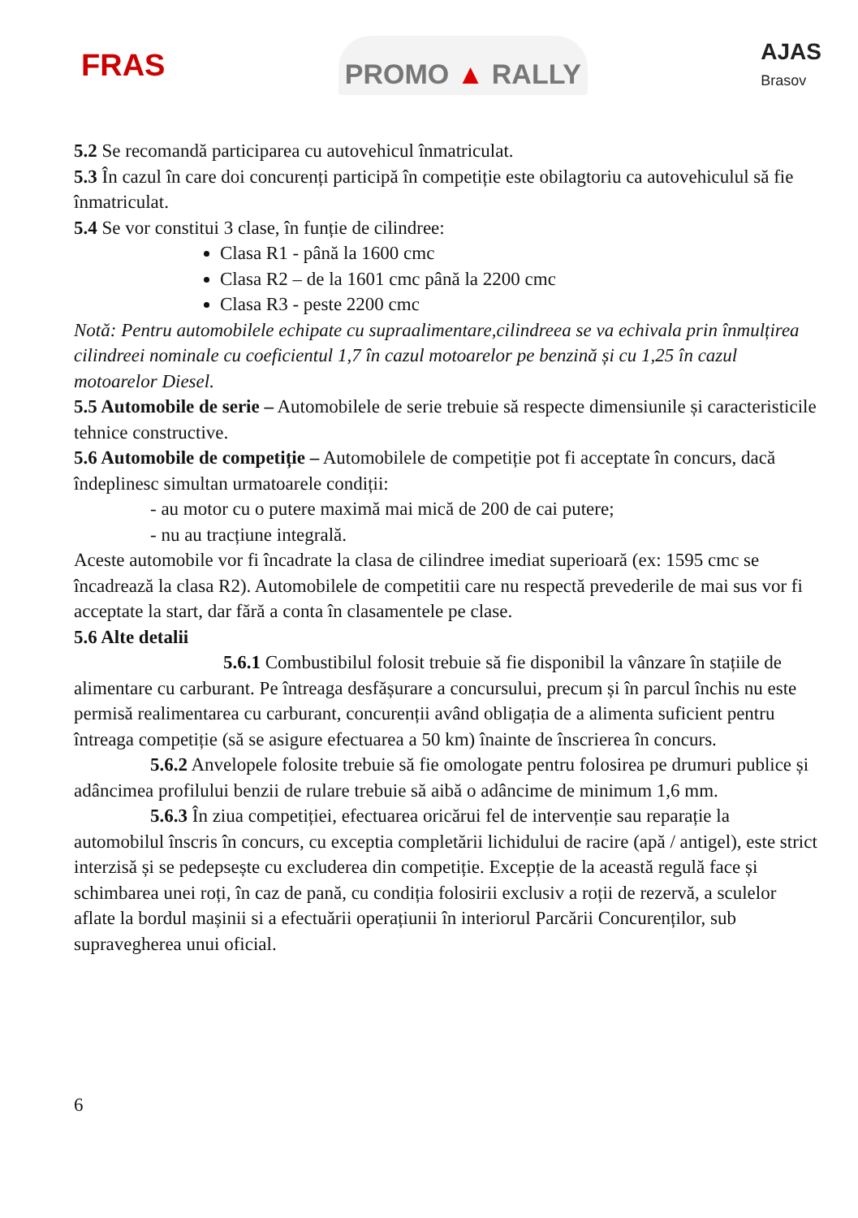FRAS
PROMO ▲ RALLY
AJAS
Brasov
5.2 Se recomandă participarea cu autovehicul înmatriculat.
5.3 În cazul în care doi concurenți participă în competiție este obilagtoriu ca autovehiculul să fie înmatriculat.
5.4 Se vor constitui 3 clase, în funție de cilindree:
Clasa R1 - până la 1600 cmc
Clasa R2 – de la 1601 cmc până la 2200 cmc
Clasa R3 - peste 2200 cmc
Notă: Pentru automobilele echipate cu supraalimentare,cilindreea se va echivala prin înmulțirea cilindreei nominale cu coeficientul 1,7 în cazul motoarelor pe benzină și cu 1,25 în cazul motoarelor Diesel.
5.5 Automobile de serie – Automobilele de serie trebuie să respecte dimensiunile și caracteristicile tehnice constructive.
5.6 Automobile de competiție – Automobilele de competiție pot fi acceptate în concurs, dacă îndeplinesc simultan urmatoarele condiții:
- au motor cu o putere maximă mai mică de 200 de cai putere;
- nu au tracțiune integrală.
Aceste automobile vor fi încadrate la clasa de cilindree imediat superioară (ex: 1595 cmc se încadrează la clasa R2). Automobilele de competitii care nu respectă prevederile de mai sus vor fi acceptate la start, dar fără a conta în clasamentele pe clase.
5.6 Alte detalii
5.6.1 Combustibilul folosit trebuie să fie disponibil la vânzare în stațiile de alimentare cu carburant. Pe întreaga desfășurare a concursului, precum și în parcul închis nu este permisă realimentarea cu carburant, concurenții având obligația de a alimenta suficient pentru întreaga competiție (să se asigure efectuarea a 50 km) înainte de înscrierea în concurs.
5.6.2 Anvelopele folosite trebuie să fie omologate pentru folosirea pe drumuri publice și adâncimea profilului benzii de rulare trebuie să aibă o adâncime de minimum 1,6 mm.
5.6.3 În ziua competiției, efectuarea oricărui fel de intervenție sau reparație la automobilul înscris în concurs, cu exceptia completării lichidului de racire (apă / antigel), este strict interzisă și se pedepsește cu excluderea din competiție. Excepție de la această regulă face și schimbarea unei roți, în caz de pană, cu condiția folosirii exclusiv a roții de rezervă, a sculelor aflate la bordul mașinii si a efectuării operațiunii în interiorul Parcării Concurenților, sub supravegherea unui oficial.
6